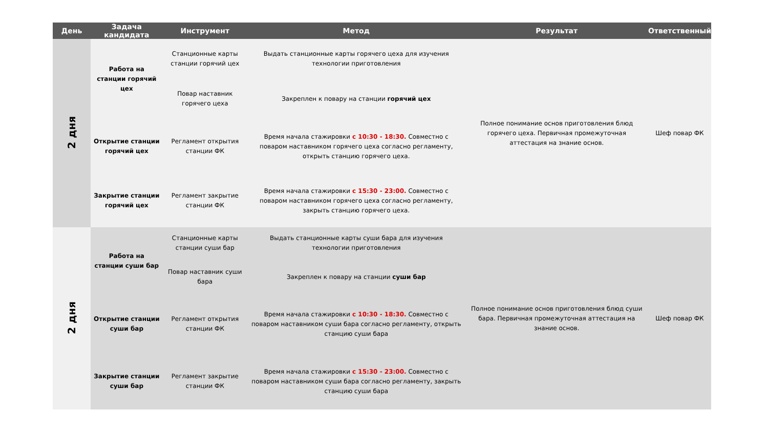| День | Задача кандидата | Инструмент | Метод | Результат | Ответственный |
| --- | --- | --- | --- | --- | --- |
| 2 дня | Работа на станции горячий цех | Станционные карты станции горячий цех | Выдать станционные карты горячего цеха для изучения технологии приготовления | Полное понимание основ приготовления блюд горячего цеха. Первичная промежуточная аттестация на знание основ. | Шеф повар ФК |
| | | Повар наставник горячего цеха | Закреплен к повару на станции горячий цех | | |
| | Открытие станции горячий цех | Регламент открытия станции ФК | Время начала стажировки с 10:30 - 18:30. Совместно с поваром наставником горячего цеха согласно регламенту, открыть станцию горячего цеха. | | |
| | Закрытие станции горячий цех | Регламент закрытие станции ФК | Время начала стажировки с 15:30 - 23:00. Совместно с поваром наставником горячего цеха согласно регламенту, закрыть станцию горячего цеха. | | |
| 2 дня | Работа на станции суши бар | Станционные карты станции суши бар | Выдать станционные карты суши бара для изучения технологии приготовления | Полное понимание основ приготовления блюд суши бара. Первичная промежуточная аттестация на знание основ. | Шеф повар ФК |
| | | Повар наставник суши бара | Закреплен к повару на станции суши бар | | |
| | Открытие станции суши бар | Регламент открытия станции ФК | Время начала стажировки с 10:30 - 18:30. Совместно с поваром наставником суши бара согласно регламенту, открыть станцию суши бара | | |
| | Закрытие станции суши бар | Регламент закрытие станции ФК | Время начала стажировки с 15:30 - 23:00. Совместно с поваром наставником суши бара согласно регламенту, закрыть станцию суши бара | | |